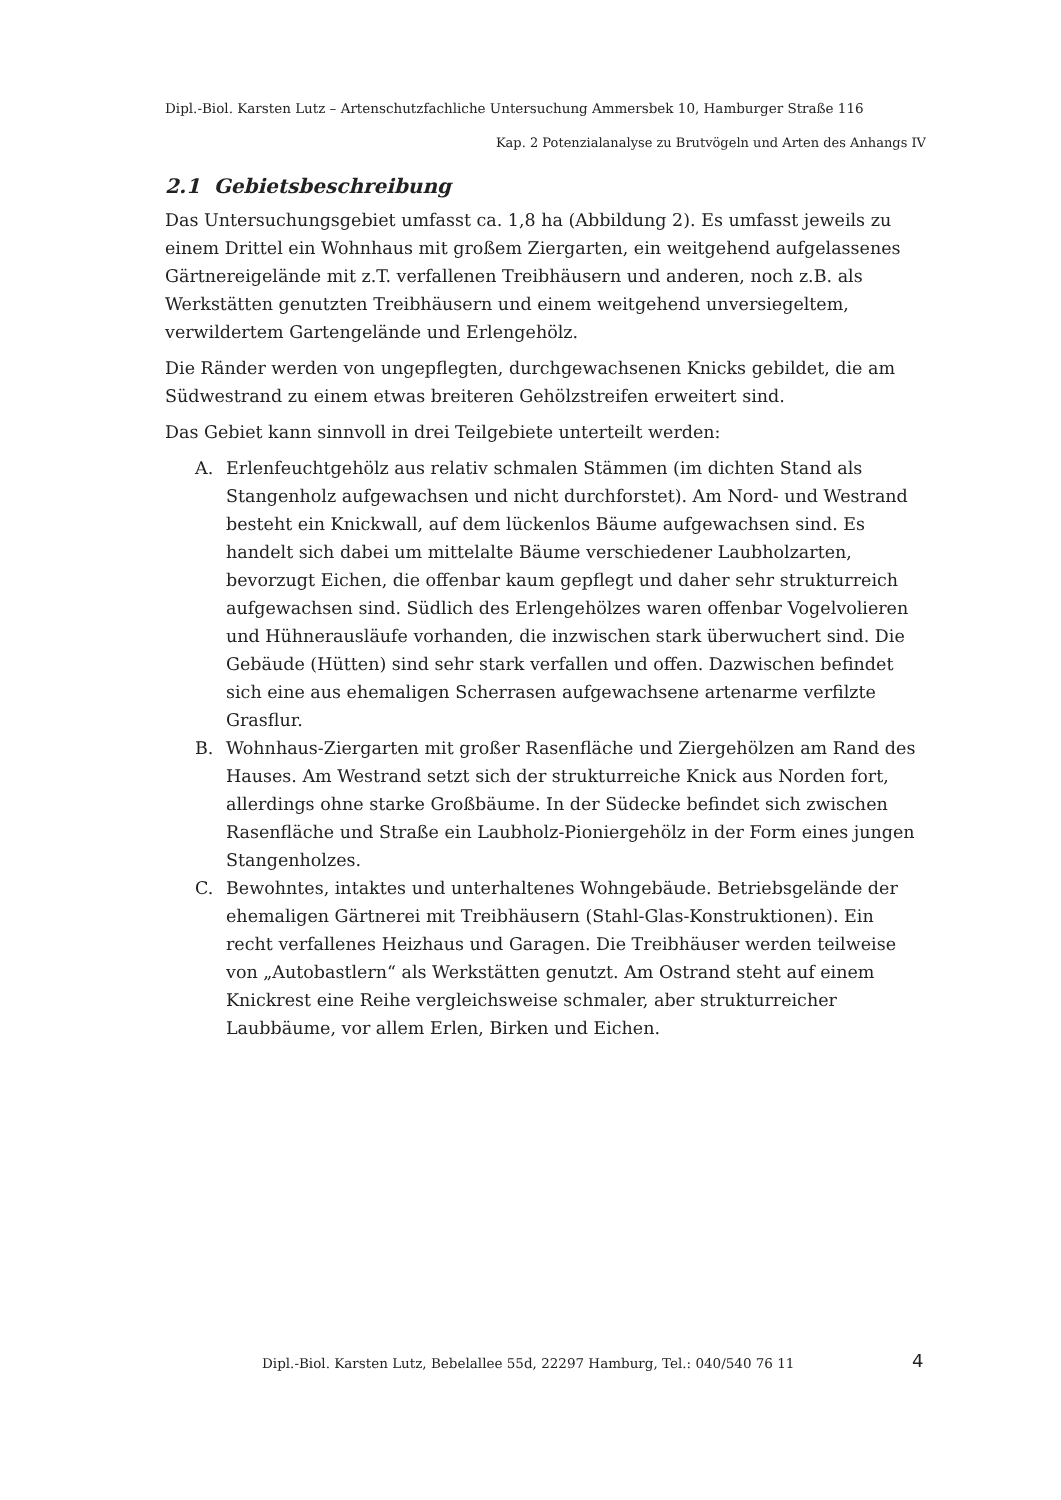Dipl.-Biol. Karsten Lutz – Artenschutzfachliche Untersuchung Ammersbek 10, Hamburger Straße 116
Kap. 2 Potenzialanalyse zu Brutvögeln und Arten des Anhangs IV
2.1 Gebietsbeschreibung
Das Untersuchungsgebiet umfasst ca. 1,8 ha (Abbildung 2). Es umfasst jeweils zu einem Drittel ein Wohnhaus mit großem Ziergarten, ein weitgehend aufgelassenes Gärtnereigelände mit z.T. verfallenen Treibhäusern und anderen, noch z.B. als Werkstätten genutzten Treibhäusern und einem weitgehend unversiegeltem, verwildertem Gartengelände und Erlengehölz.
Die Ränder werden von ungepflegten, durchgewachsenen Knicks gebildet, die am Südwestrand zu einem etwas breiteren Gehölzstreifen erweitert sind.
Das Gebiet kann sinnvoll in drei Teilgebiete unterteilt werden:
A. Erlenfeuchtgehölz aus relativ schmalen Stämmen (im dichten Stand als Stangenholz aufgewachsen und nicht durchforstet). Am Nord- und Westrand besteht ein Knickwall, auf dem lückenlos Bäume aufgewachsen sind. Es handelt sich dabei um mittelalte Bäume verschiedener Laubholzarten, bevorzugt Eichen, die offenbar kaum gepflegt und daher sehr strukturreich aufgewachsen sind. Südlich des Erlengehölzes waren offenbar Vogelvolieren und Hühnerausläufe vorhanden, die inzwischen stark überwuchert sind. Die Gebäude (Hütten) sind sehr stark verfallen und offen. Dazwischen befindet sich eine aus ehemaligen Scherrasen aufgewachsene artenarme verfilzte Grasflur.
B. Wohnhaus-Ziergarten mit großer Rasenfläche und Ziergehölzen am Rand des Hauses. Am Westrand setzt sich der strukturreiche Knick aus Norden fort, allerdings ohne starke Großbäume. In der Südecke befindet sich zwischen Rasenfläche und Straße ein Laubholz-Pioniergehölz in der Form eines jungen Stangenholzes.
C. Bewohntes, intaktes und unterhaltenes Wohngebäude. Betriebsgelände der ehemaligen Gärtnerei mit Treibhäusern (Stahl-Glas-Konstruktionen). Ein recht verfallenes Heizhaus und Garagen. Die Treibhäuser werden teilweise von „Autobastlern“ als Werkstätten genutzt. Am Ostrand steht auf einem Knickrest eine Reihe vergleichsweise schmaler, aber strukturreicher Laubbäume, vor allem Erlen, Birken und Eichen.
Dipl.-Biol. Karsten Lutz, Bebelallee 55d, 22297 Hamburg, Tel.: 040/540 76 11
4